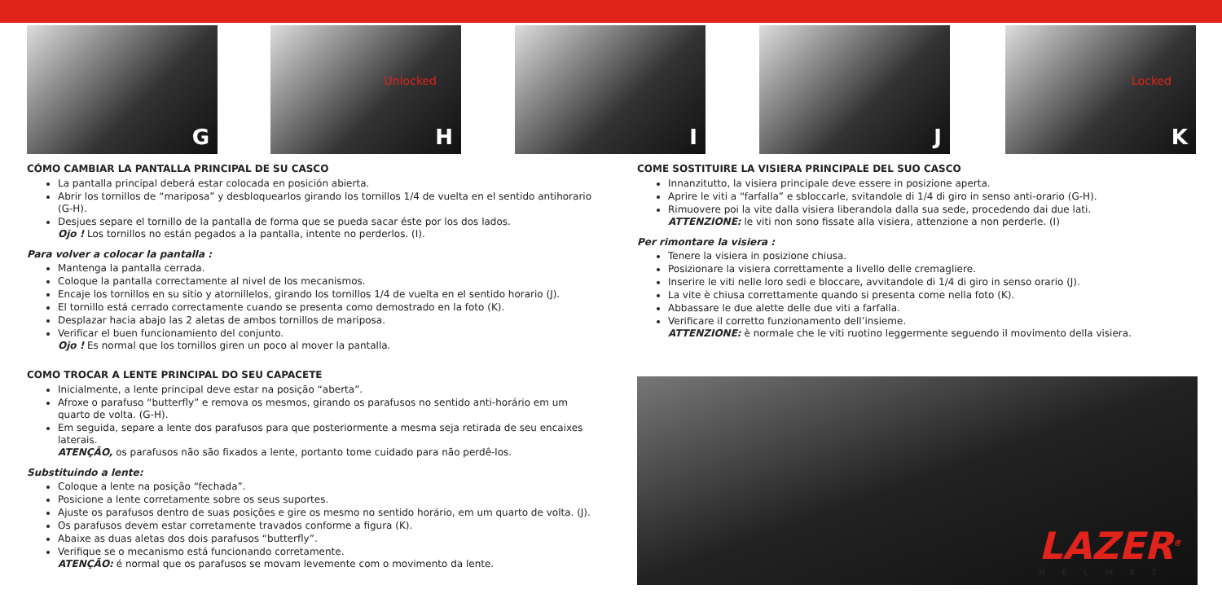G Unlocked
H
I J Locked
K
CÓMO CAMBIAR LA PANTALLA PRINCIPAL DE SU CASCO
La pantalla principal deberá estar colocada en posición abierta.
Abrir los tornillos de “mariposa” y desbloquearlos girando los tornillos 1/4 de vuelta en el sentido antihorario (G-H).
Desjues separe el tornillo de la pantalla de forma que se pueda sacar éste por los dos lados.
Ojo ! Los tornillos no están pegados a la pantalla, intente no perderlos. (I).
Para volver a colocar la pantalla :
Mantenga la pantalla cerrada.
Coloque la pantalla correctamente al nivel de los mecanismos.
Encaje los tornillos en su sitio y atornillelos, girando los tornillos 1/4 de vuelta en el sentido horario (J).
El tornillo está cerrado correctamente cuando se presenta como demostrado en la foto (K).
Desplazar hacia abajo las 2 aletas de ambos tornillos de mariposa.
Verificar el buen funcionamiento del conjunto.
Ojo ! Es normal que los tornillos giren un poco al mover la pantalla.
COMO TROCAR A LENTE PRINCIPAL DO SEU CAPACETE
Inicialmente, a lente principal deve estar na posição “aberta”.
Afroxe o parafuso “butterfly” e remova os mesmos, girando os parafusos no sentido anti-horário em um quarto de volta. (G-H).
Em seguida, separe a lente dos parafusos para que posteriormente a mesma seja retirada de seu encaixes laterais.
ATENÇÃO, os parafusos não são fixados a lente, portanto tome cuidado para não perdê-los.
Substituindo a lente:
Coloque a lente na posição “fechada”.
Posicione a lente corretamente sobre os seus suportes.
Ajuste os parafusos dentro de suas posições e gire os mesmo no sentido horário, em um quarto de volta. (J).
Os parafusos devem estar corretamente travados conforme a figura (K).
Abaixe as duas aletas dos dois parafusos “butterfly”.
Verifique se o mecanismo está funcionando corretamente.
ATENÇÃO: é normal que os parafusos se movam levemente com o movimento da lente.
COME SOSTITUIRE LA VISIERA PRINCIPALE DEL SUO CASCO
Innanzitutto, la visiera principale deve essere in posizione aperta.
Aprire le viti a “farfalla” e sbloccarle, svitandole di 1/4 di giro in senso anti-orario (G-H).
Rimuovere poi la vite dalla visiera liberandola dalla sua sede, procedendo dai due lati.
ATTENZIONE: le viti non sono fissate alla visiera, attenzione a non perderle. (I)
Per rimontare la visiera :
Tenere la visiera in posizione chiusa.
Posizionare la visiera correttamente a livello delle cremagliere.
Inserire le viti nelle loro sedi e bloccare, avvitandole di 1/4 di giro in senso orario (J).
La vite è chiusa correttamente quando si presenta come nella foto (K).
Abbassare le due alette delle due viti a farfalla.
Verificare il corretto funzionamento dell’insieme.
ATTENZIONE: è normale che le viti ruotino leggermente seguendo il movimento della visiera.
LAZER<sup>®</sup>
HELMET